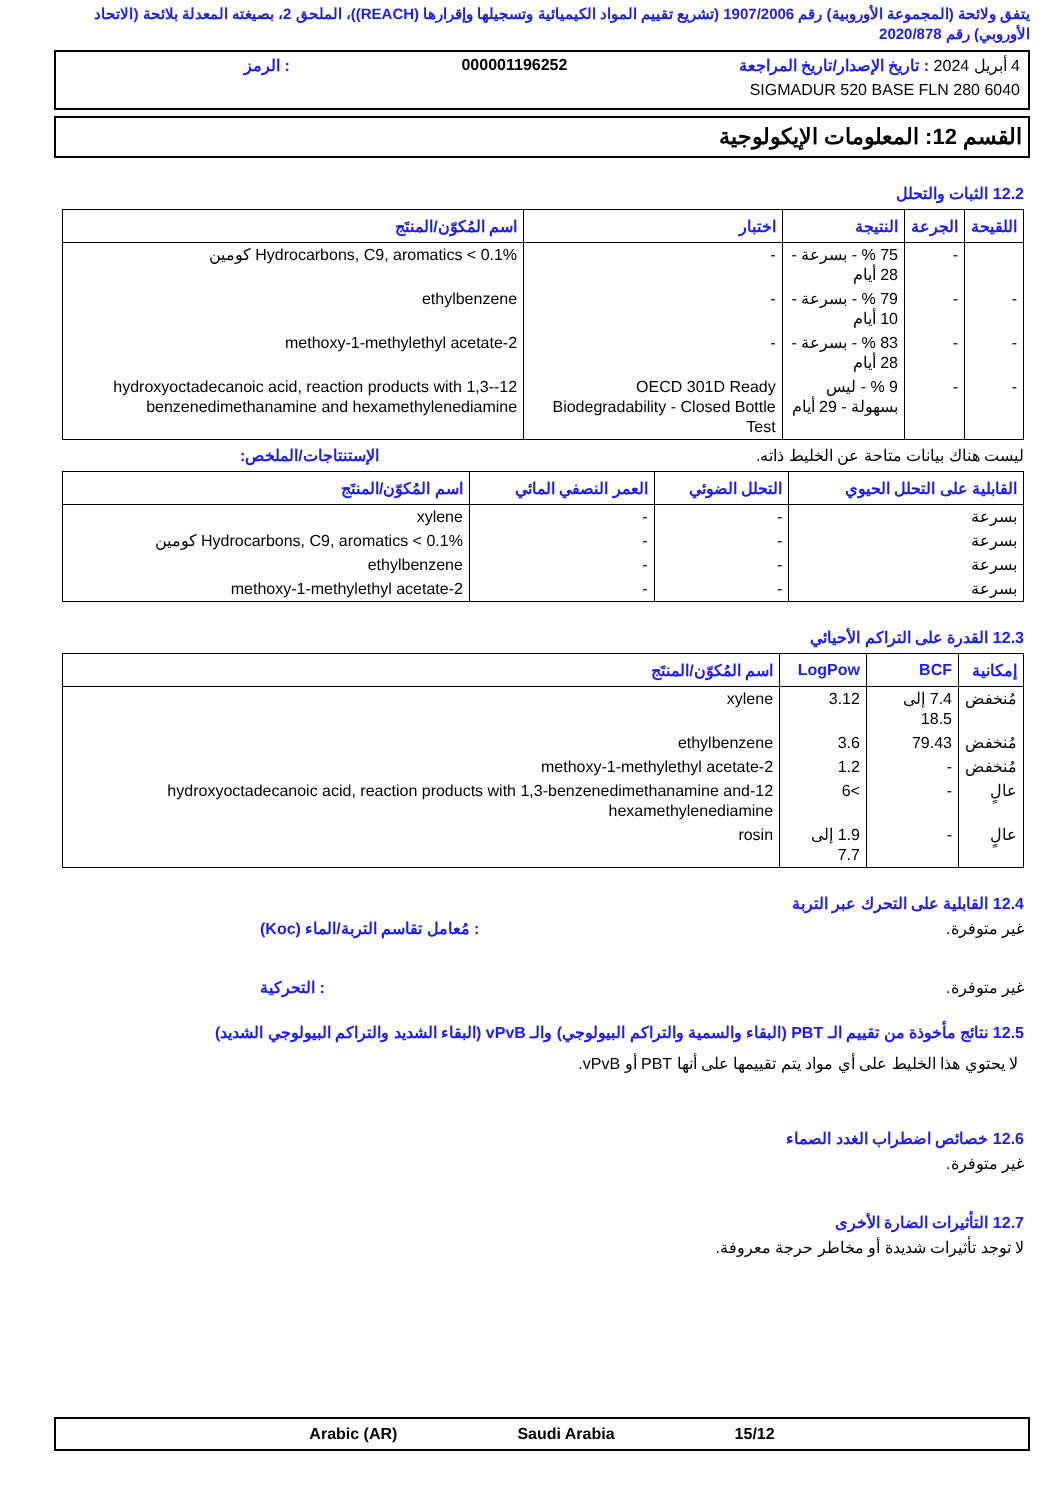يتفق ولائحة (المجموعة الأوروبية) رقم 1907/2006 (تشريع تقييم المواد الكيميائية وتسجيلها وإقرارها (REACH))، الملحق 2، بصيغته المعدلة بلائحة (الاتحاد الأوروبي) رقم 2020/878
4 أبريل 2024 : تاريخ الإصدار/تاريخ المراجعة 000001196252: الرمز
SIGMADUR 520 BASE FLN 280 6040
القسم 12: المعلومات الإيكولوجية
12.2 الثبات والتحلل
| اللقيحة | الجرعة | النتيجة | اختبار | اسم المُكوّن/المنتَج |
| --- | --- | --- | --- | --- |
| | - | 75 % - بسرعة - 28 أيام | - | Hydrocarbons, C9, aromatics < 0.1% كومين |
| - | - | 79 % - بسرعة - 10 أيام | - | ethylbenzene |
| - | - | 83 % - بسرعة - 28 أيام | - | 2-methoxy-1-methylethyl acetate |
| - | - | 9 % - ليس بسهولة - 29 أيام | OECD 301D Ready Biodegradability - Closed Bottle Test | 12-hydroxyoctadecanoic acid, reaction products with 1,3-benzenedimethanamine and hexamethylenediamine |
ليست هناك بيانات متاحة عن الخليط ذاته. الإستنتاجات/الملخص:
| القابلية على التحلل الحيوي | التحلل الضوئي | العمر النصفي المائي | اسم المُكوّن/المنتَج |
| --- | --- | --- | --- |
| بسرعة | - | - | xylene |
| بسرعة | - | - | Hydrocarbons, C9, aromatics < 0.1% كومين |
| بسرعة | - | - | ethylbenzene |
| بسرعة | - | - | 2-methoxy-1-methylethyl acetate |
12.3 القدرة على التراكم الأحيائي
| إمكانية | BCF | LogPow | اسم المُكوّن/المنتَج |
| --- | --- | --- | --- |
| مُنخفض | 7.4 إلى 18.5 | 3.12 | xylene |
| مُنخفض | 79.43 | 3.6 | ethylbenzene |
| مُنخفض | - | 1.2 | 2-methoxy-1-methylethyl acetate |
| عالٍ | - | >6 | 12-hydroxyoctadecanoic acid, reaction products with 1,3-benzenedimethanamine and hexamethylenediamine |
| عالٍ | - | 1.9 إلى 7.7 | rosin |
12.4 القابلية على التحرك عبر التربة
غير متوفرة.: مُعامل تقاسم التربة/الماء (Koc)
غير متوفرة.: التحركية
12.5 نتائج مأخوذة من تقييم الـ PBT (البقاء والسمية والتراكم البيولوجي) والـ vPvB (البقاء الشديد والتراكم البيولوجي الشديد)
لا يحتوي هذا الخليط على أي مواد يتم تقييمها على أنها PBT أو vPvB.
12.6 خصائص اضطراب الغدد الصماء
غير متوفرة.
12.7 التأثيرات الضارة الأخرى
لا توجد تأثيرات شديدة أو مخاطر حرجة معروفة.
15/12 Saudi Arabia Arabic (AR)